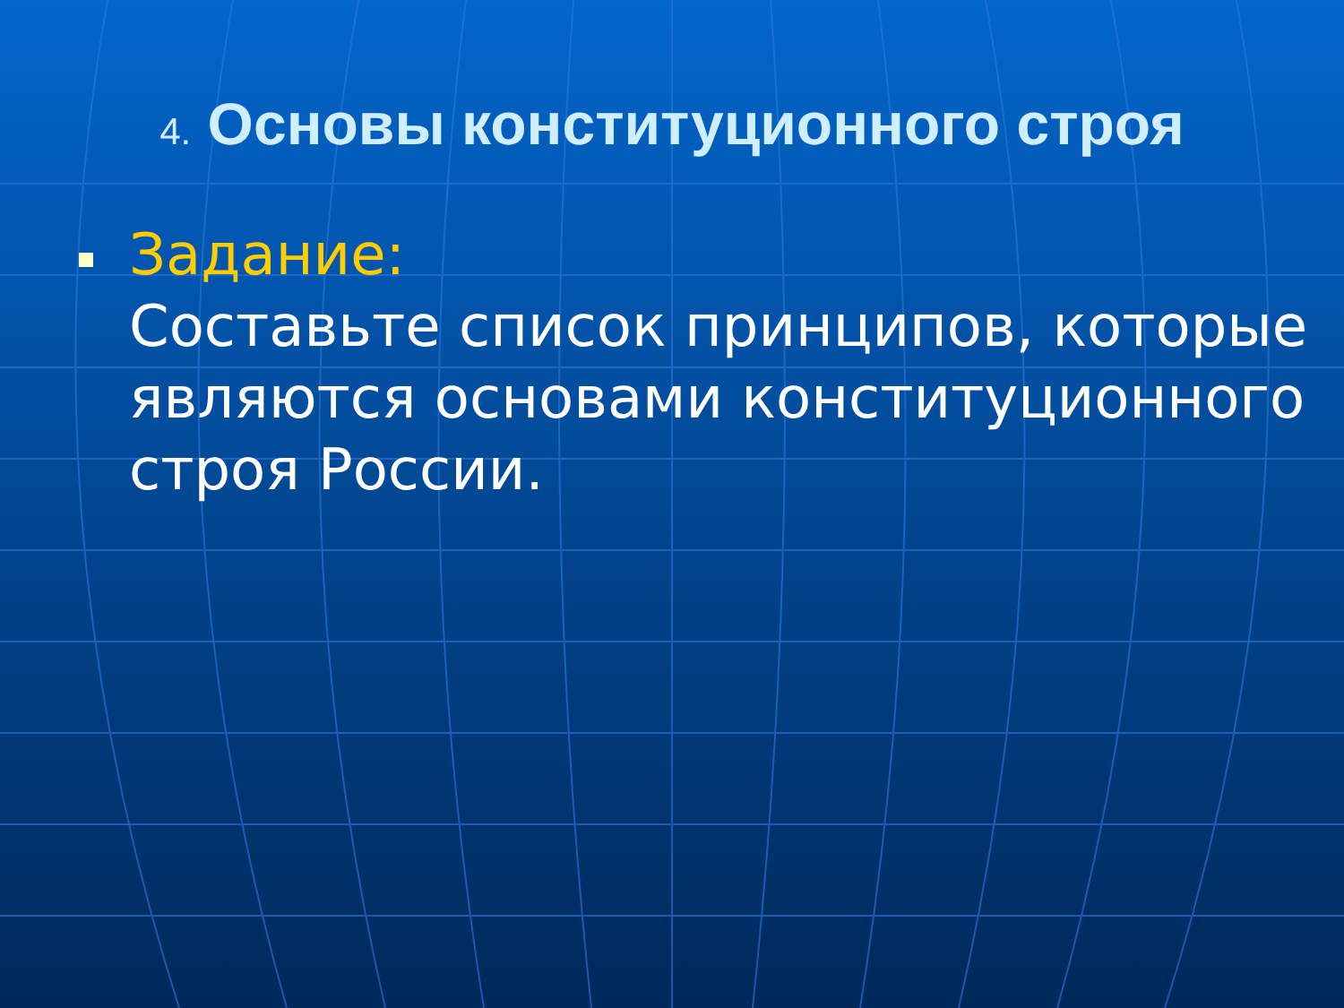4. Основы конституционного строя
Задание:
Составьте список принципов, которые являются основами конституционного строя России.